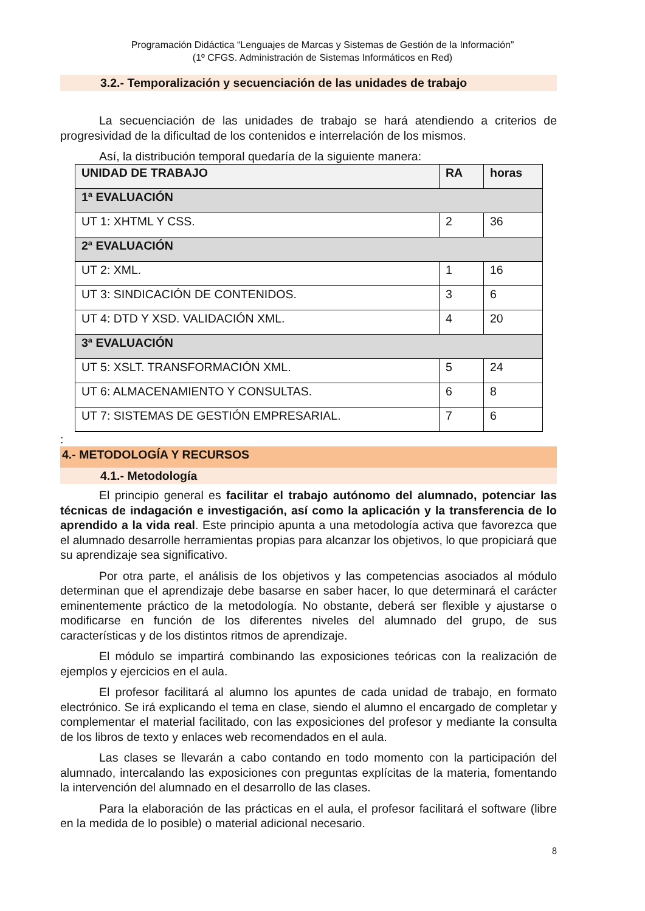Programación Didáctica “Lenguajes de Marcas y Sistemas de Gestión de la Información”
(1º CFGS. Administración de Sistemas Informáticos en Red)
3.2.- Temporalización y secuenciación de las unidades de trabajo
La secuenciación de las unidades de trabajo se hará atendiendo a criterios de progresividad de la dificultad de los contenidos e interrelación de los mismos.
Así, la distribución temporal quedaría de la siguiente manera:
| UNIDAD DE TRABAJO | RA | horas |
| --- | --- | --- |
| 1ª EVALUACIÓN | | |
| UT 1: XHTML Y CSS. | 2 | 36 |
| 2ª EVALUACIÓN | | |
| UT 2: XML. | 1 | 16 |
| UT 3: SINDICACIÓN DE CONTENIDOS. | 3 | 6 |
| UT 4: DTD Y XSD. VALIDACIÓN XML. | 4 | 20 |
| 3ª EVALUACIÓN | | |
| UT 5: XSLT. TRANSFORMACIÓN XML. | 5 | 24 |
| UT 6: ALMACENAMIENTO Y CONSULTAS. | 6 | 8 |
| UT 7: SISTEMAS DE GESTIÓN EMPRESARIAL. | 7 | 6 |
:
4.- METODOLOGÍA Y RECURSOS
4.1.- Metodología
El principio general es facilitar el trabajo autónomo del alumnado, potenciar las técnicas de indagación e investigación, así como la aplicación y la transferencia de lo aprendido a la vida real. Este principio apunta a una metodología activa que favorezca que el alumnado desarrolle herramientas propias para alcanzar los objetivos, lo que propiciará que su aprendizaje sea significativo.
Por otra parte, el análisis de los objetivos y las competencias asociados al módulo determinan que el aprendizaje debe basarse en saber hacer, lo que determinará el carácter eminentemente práctico de la metodología. No obstante, deberá ser flexible y ajustarse o modificarse en función de los diferentes niveles del alumnado del grupo, de sus características y de los distintos ritmos de aprendizaje.
El módulo se impartirá combinando las exposiciones teóricas con la realización de ejemplos y ejercicios en el aula.
El profesor facilitará al alumno los apuntes de cada unidad de trabajo, en formato electrónico. Se irá explicando el tema en clase, siendo el alumno el encargado de completar y complementar el material facilitado, con las exposiciones del profesor y mediante la consulta de los libros de texto y enlaces web recomendados en el aula.
Las clases se llevarán a cabo contando en todo momento con la participación del alumnado, intercalando las exposiciones con preguntas explícitas de la materia, fomentando la intervención del alumnado en el desarrollo de las clases.
Para la elaboración de las prácticas en el aula, el profesor facilitará el software (libre en la medida de lo posible) o material adicional necesario.
8